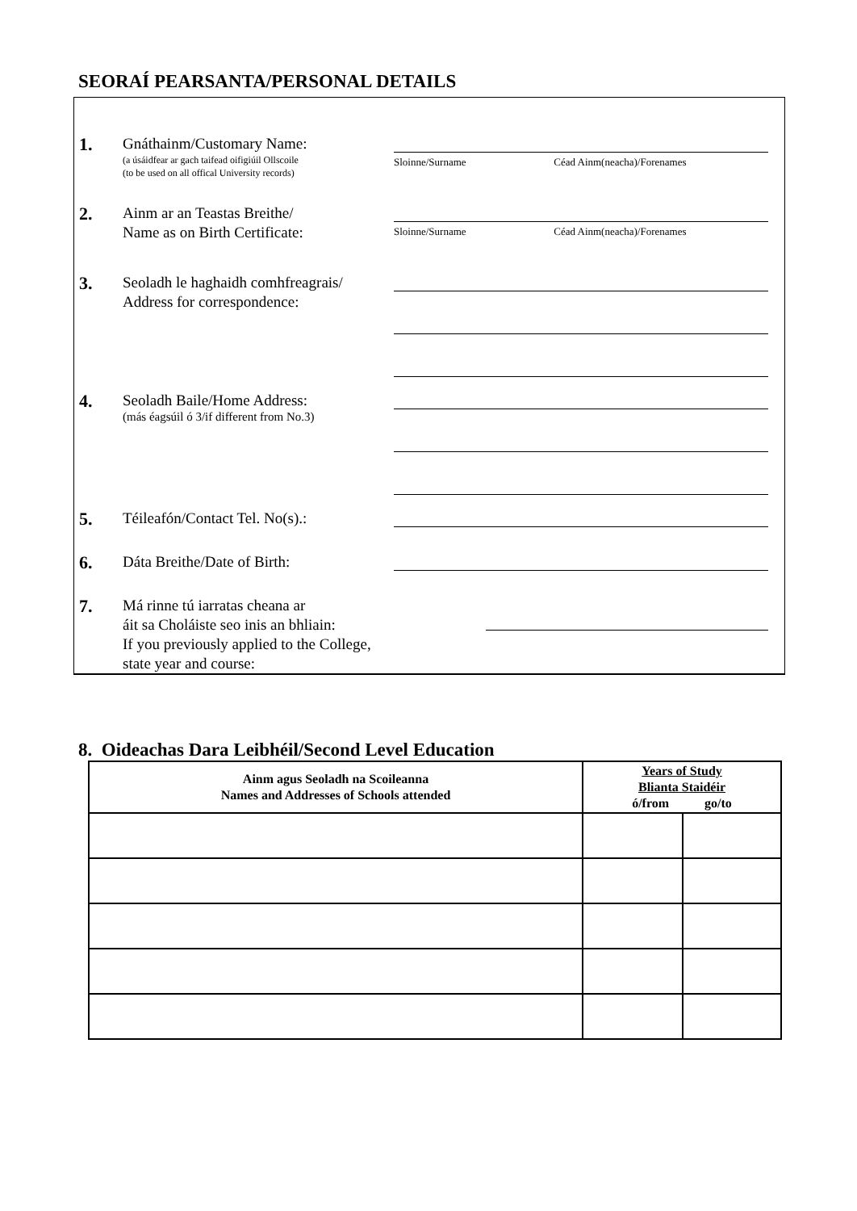SEORAÍ PEARSANTA/PERSONAL DETAILS
1.
Gnáthainm/Customary Name:
(a úsáidfear ar gach taifead oifigiúil Ollscoile
(to be used on all offical University records)
Sloinne/Surname Céad Ainm(neacha)/Forenames
2.
Ainm ar an Teastas Breithe/
Name as on Birth Certificate:
Sloinne/Surname Céad Ainm(neacha)/Forenames
3.
Seoladh le haghaidh comhfreagrais/
Address for correspondence:
4.
Seoladh Baile/Home Address:
(más éagsúil ó 3/if different from No.3)
5.
Téileafón/Contact Tel. No(s).:
6.
Dáta Breithe/Date of Birth:
7.
Má rinne tú iarratas cheana ar
áit sa Choláiste seo inis an bhliain:
If you previously applied to the College,
state year and course:
8. Oideachas Dara Leibhéil/Second Level Education
| Ainm agus Seoladh na Scoileanna Names and Addresses of Schools attended | Years of Study Blianta Staidéir ó/from go/to | |
| --- | --- | --- |